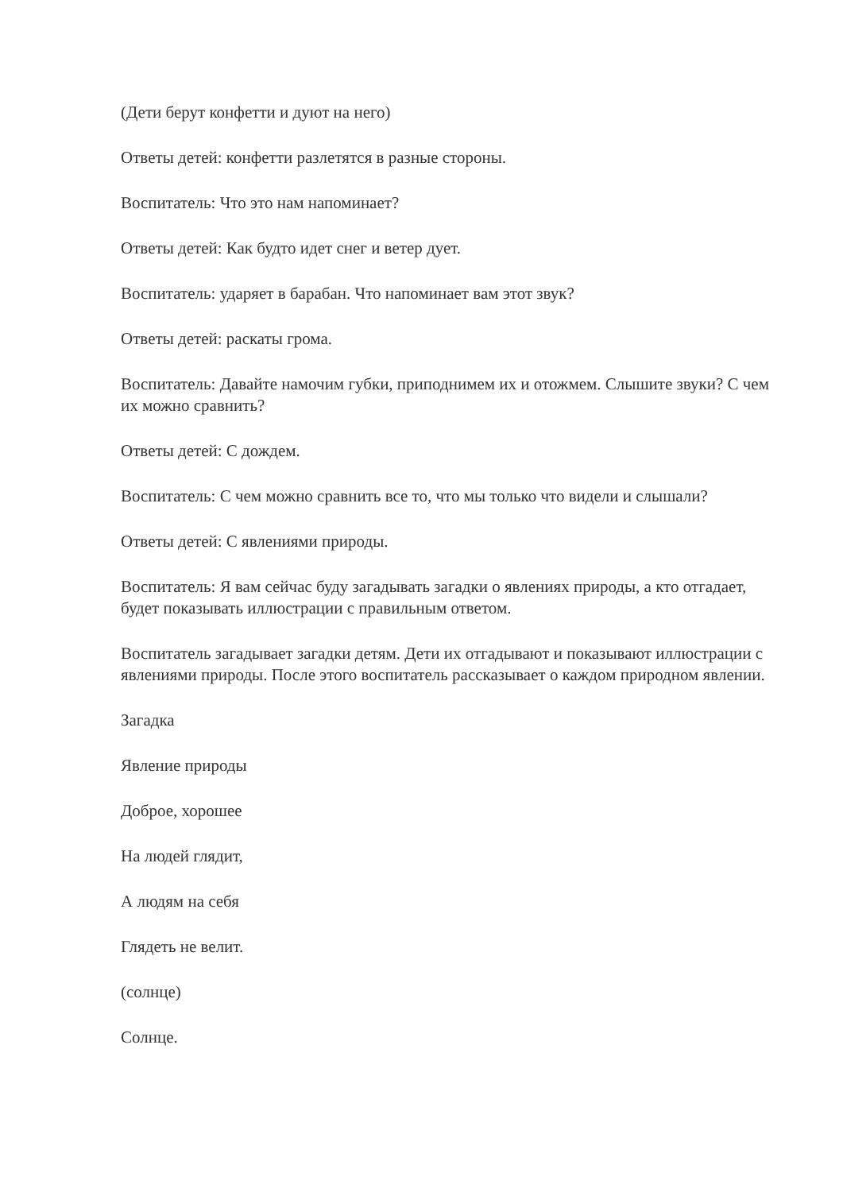(Дети берут конфетти и дуют на него)
Ответы детей: конфетти разлетятся в разные стороны.
Воспитатель: Что это нам напоминает?
Ответы детей: Как будто идет снег и ветер дует.
Воспитатель: ударяет в барабан. Что напоминает вам этот звук?
Ответы детей: раскаты грома.
Воспитатель: Давайте намочим губки, приподнимем их и отожмем. Слышите звуки? С чем их можно сравнить?
Ответы детей: С дождем.
Воспитатель: С чем можно сравнить все то, что мы только что видели и слышали?
Ответы детей: С явлениями природы.
Воспитатель: Я вам сейчас буду загадывать загадки о явлениях природы, а кто отгадает, будет показывать иллюстрации с правильным ответом.
Воспитатель загадывает загадки детям. Дети их отгадывают и показывают иллюстрации с явлениями природы. После этого воспитатель рассказывает о каждом природном явлении.
Загадка
Явление природы
Доброе, хорошее
На людей глядит,
А людям на себя
Глядеть не велит.
(солнце)
Солнце.